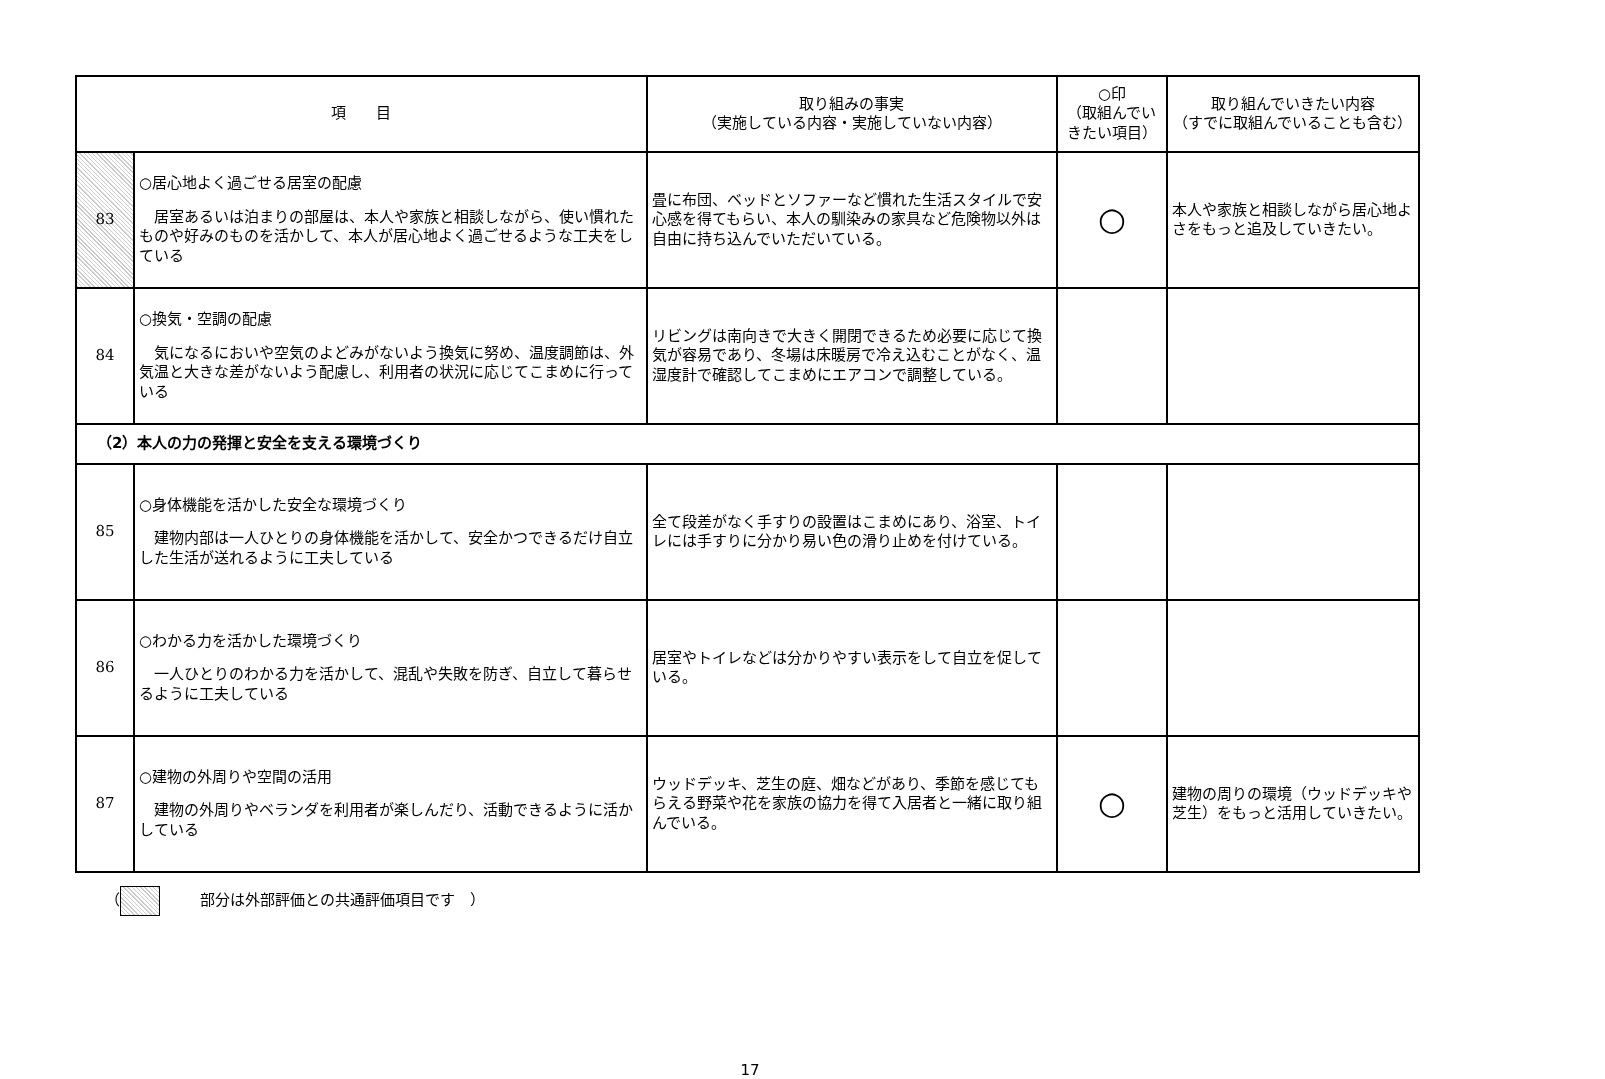| 項 目 | | 取り組みの事実 （実施している内容・実施していない内容） | ○印 （取組んでいきたい項目） | 取り組んでいきたい内容 （すでに取組んでいることも含む） |
| --- | --- | --- | --- | --- |
| 83 | ○居心地よく過ごせる居室の配慮 居室あるいは泊まりの部屋は、本人や家族と相談しながら、使い慣れたものや好みのものを活かして、本人が居心地よく過ごせるような工夫をしている | 畳に布団、ベッドとソファーなど慣れた生活スタイルで安心感を得てもらい、本人の馴染みの家具など危険物以外は自由に持ち込んでいただいている。 | ○ | 本人や家族と相談しながら居心地よさをもっと追及していきたい。 |
| 84 | ○換気・空調の配慮 気になるにおいや空気のよどみがないよう換気に努め、温度調節は、外気温と大きな差がないよう配慮し、利用者の状況に応じてこまめに行っている | リビングは南向きで大きく開閉できるため必要に応じて換気が容易であり、冬場は床暖房で冷え込むことがなく、温湿度計で確認してこまめにエアコンで調整している。 | | |
| （2）本人の力の発揮と安全を支える環境づくり | | | | |
| 85 | ○身体機能を活かした安全な環境づくり 建物内部は一人ひとりの身体機能を活かして、安全かつできるだけ自立した生活が送れるように工夫している | 全て段差がなく手すりの設置はこまめにあり、浴室、トイレには手すりに分かり易い色の滑り止めを付けている。 | | |
| 86 | ○わかる力を活かした環境づくり 一人ひとりのわかる力を活かして、混乱や失敗を防ぎ、自立して暮らせるように工夫している | 居室やトイレなどは分かりやすい表示をして自立を促している。 | | |
| 87 | ○建物の外周りや空間の活用 建物の外周りやベランダを利用者が楽しんだり、活動できるように活かしている | ウッドデッキ、芝生の庭、畑などがあり、季節を感じてもらえる野菜や花を家族の協力を得て入居者と一緒に取り組んでいる。 | ○ | 建物の周りの環境（ウッドデッキや芝生）をもっと活用していきたい。 |
（ 部分は外部評価との共通評価項目です　）
17